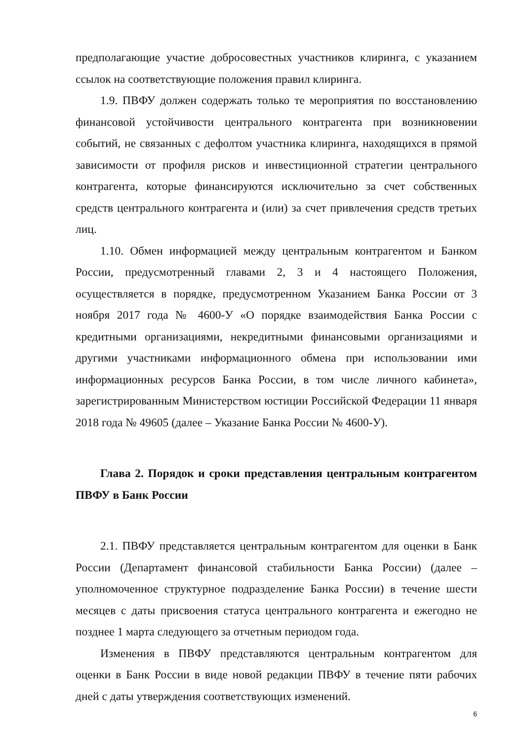предполагающие участие добросовестных участников клиринга, с указанием ссылок на соответствующие положения правил клиринга.
1.9. ПВФУ должен содержать только те мероприятия по восстановлению финансовой устойчивости центрального контрагента при возникновении событий, не связанных с дефолтом участника клиринга, находящихся в прямой зависимости от профиля рисков и инвестиционной стратегии центрального контрагента, которые финансируются исключительно за счет собственных средств центрального контрагента и (или) за счет привлечения средств третьих лиц.
1.10. Обмен информацией между центральным контрагентом и Банком России, предусмотренный главами 2, 3 и 4 настоящего Положения, осуществляется в порядке, предусмотренном Указанием Банка России от 3 ноября 2017 года № 4600-У «О порядке взаимодействия Банка России с кредитными организациями, некредитными финансовыми организациями и другими участниками информационного обмена при использовании ими информационных ресурсов Банка России, в том числе личного кабинета», зарегистрированным Министерством юстиции Российской Федерации 11 января 2018 года № 49605 (далее – Указание Банка России № 4600-У).
Глава 2. Порядок и сроки представления центральным контрагентом ПВФУ в Банк России
2.1. ПВФУ представляется центральным контрагентом для оценки в Банк России (Департамент финансовой стабильности Банка России) (далее – уполномоченное структурное подразделение Банка России) в течение шести месяцев с даты присвоения статуса центрального контрагента и ежегодно не позднее 1 марта следующего за отчетным периодом года.
Изменения в ПВФУ представляются центральным контрагентом для оценки в Банк России в виде новой редакции ПВФУ в течение пяти рабочих дней с даты утверждения соответствующих изменений.
6